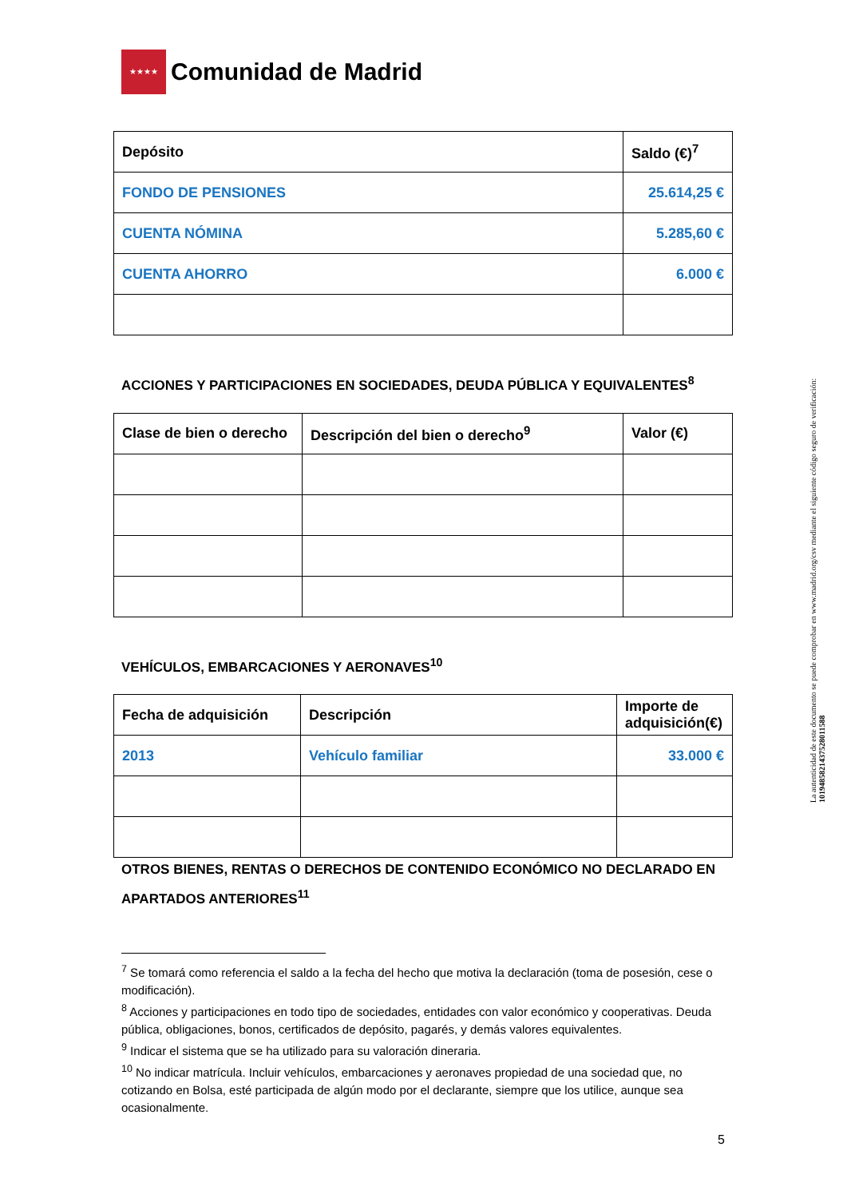★★★★
Comunidad de Madrid
| Depósito | Saldo (€)<sup>7</sup> |
| --- | --- |
| FONDO DE PENSIONES | 25.614,25 € |
| CUENTA NÓMINA | 5.285,60 € |
| CUENTA AHORRO | 6.000 € |
ACCIONES Y PARTICIPACIONES EN SOCIEDADES, DEUDA PÚBLICA Y EQUIVALENTES<sup>8</sup>
| Clase de bien o derecho | Descripción del bien o derecho<sup>9</sup> | Valor (€) |
| --- | --- | --- |
VEHÍCULOS, EMBARCACIONES Y AERONAVES<sup>10</sup>
| Fecha de adquisición | Descripción | Importe de adquisición(€) |
| --- | --- | --- |
| 2013 | Vehículo familiar | 33.000 € |
OTROS BIENES, RENTAS O DERECHOS DE CONTENIDO ECONÓMICO NO DECLARADO EN APARTADOS ANTERIORES<sup>11</sup>
<sup>7</sup> Se tomará como referencia el saldo a la fecha del hecho que motiva la declaración (toma de posesión, cese o modificación).
<sup>8</sup> Acciones y participaciones en todo tipo de sociedades, entidades con valor económico y cooperativas. Deuda pública, obligaciones, bonos, certificados de depósito, pagarés, y demás valores equivalentes.
<sup>9</sup> Indicar el sistema que se ha utilizado para su valoración dineraria.
<sup>10</sup> No indicar matrícula. Incluir vehículos, embarcaciones y aeronaves propiedad de una sociedad que, no cotizando en Bolsa, esté participada de algún modo por el declarante, siempre que los utilice, aunque sea ocasionalmente.
5
La autenticidad de este documento se puede comprobar en www.madrid.org/csv mediante el siguiente código seguro de verificación: 1019485821437528011588